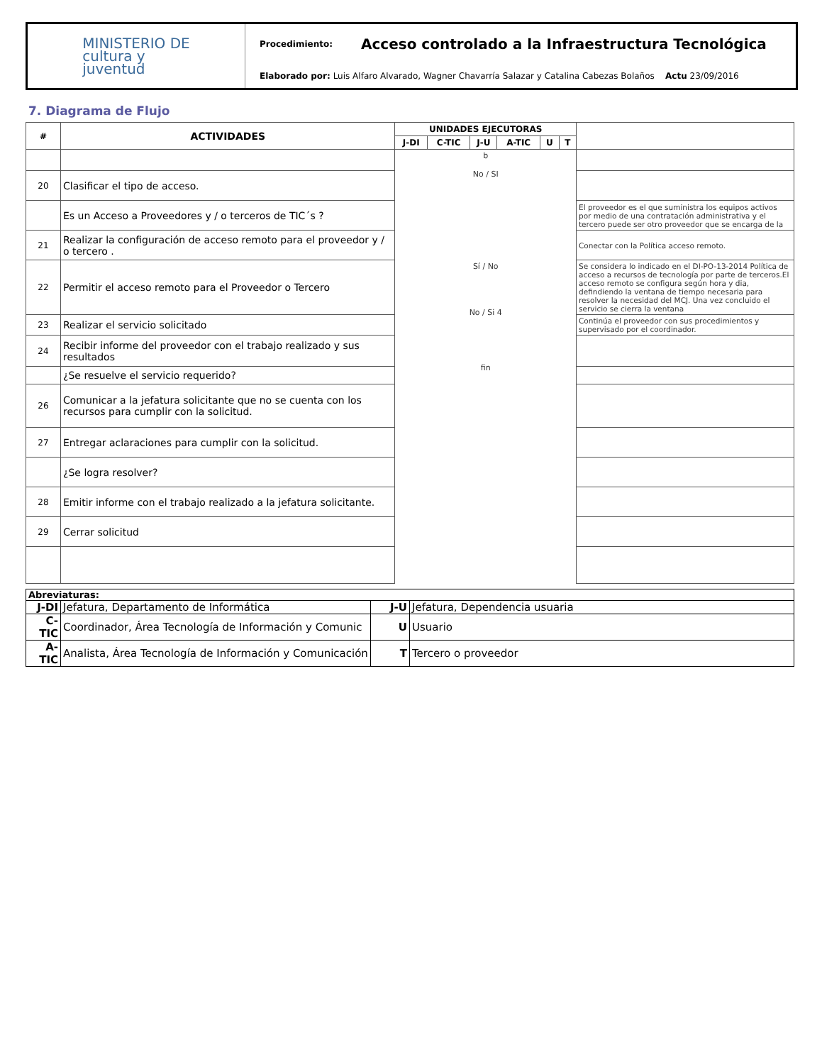MINISTERIO DE
cultura y
juventud
Procedimiento: Acceso controlado a la Infraestructura Tecnológica
Elaborado por: Luis Alfaro Alvarado, Wagner Chavarría Salazar y Catalina Cabezas Bolaños Actu 23/09/2016
7. Diagrama de Flujo
| # | ACTIVIDADES | UNIDADES EJECUTORAS | | | | | | |
| --- | --- | --- | --- | --- | --- | --- | --- | --- |
| | | J-DI | C-TIC | J-U | A-TIC | U | T | |
| | | b No / SI Sí / No No / Si 4 fin | | | | | | |
| 20 | Clasificar el tipo de acceso. | | | | | | | |
| | Es un Acceso a Proveedores y / o terceros de TIC´s ? | | | | | | | El proveedor es el que suministra los equipos activos por medio de una contratación administrativa y el tercero puede ser otro proveedor que se encarga de la |
| 21 | Realizar la configuración de acceso remoto para el proveedor y / o tercero . | | | | | | | Conectar con la Política acceso remoto. |
| 22 | Permitir el acceso remoto para el Proveedor o Tercero | | | | | | | Se considera lo indicado en el DI-PO-13-2014 Política de acceso a recursos de tecnología por parte de terceros.El acceso remoto se configura según hora y dia, defindiendo la ventana de tiempo necesaria para resolver la necesidad del MCJ. Una vez concluido el servicio se cierra la ventana |
| 23 | Realizar el servicio solicitado | | | | | | | Continúa el proveedor con sus procedimientos y supervisado por el coordinador. |
| 24 | Recibir informe del proveedor con el trabajo realizado y sus resultados | | | | | | | |
| | ¿Se resuelve el servicio requerido? | | | | | | | |
| 26 | Comunicar a la jefatura solicitante que no se cuenta con los recursos para cumplir con la solicitud. | | | | | | | |
| 27 | Entregar aclaraciones para cumplir con la solicitud. | | | | | | | |
| | ¿Se logra resolver? | | | | | | | |
| 28 | Emitir informe con el trabajo realizado a la jefatura solicitante. | | | | | | | |
| 29 | Cerrar solicitud | | | | | | | |
| Abreviaturas: | | | |
| J-DI | Jefatura, Departamento de Informática | J-U | Jefatura, Dependencia usuaria |
| C-TIC | Coordinador, Área Tecnología de Información y Comunic | U | Usuario |
| A-TIC | Analista, Área Tecnología de Información y Comunicación | T | Tercero o proveedor |